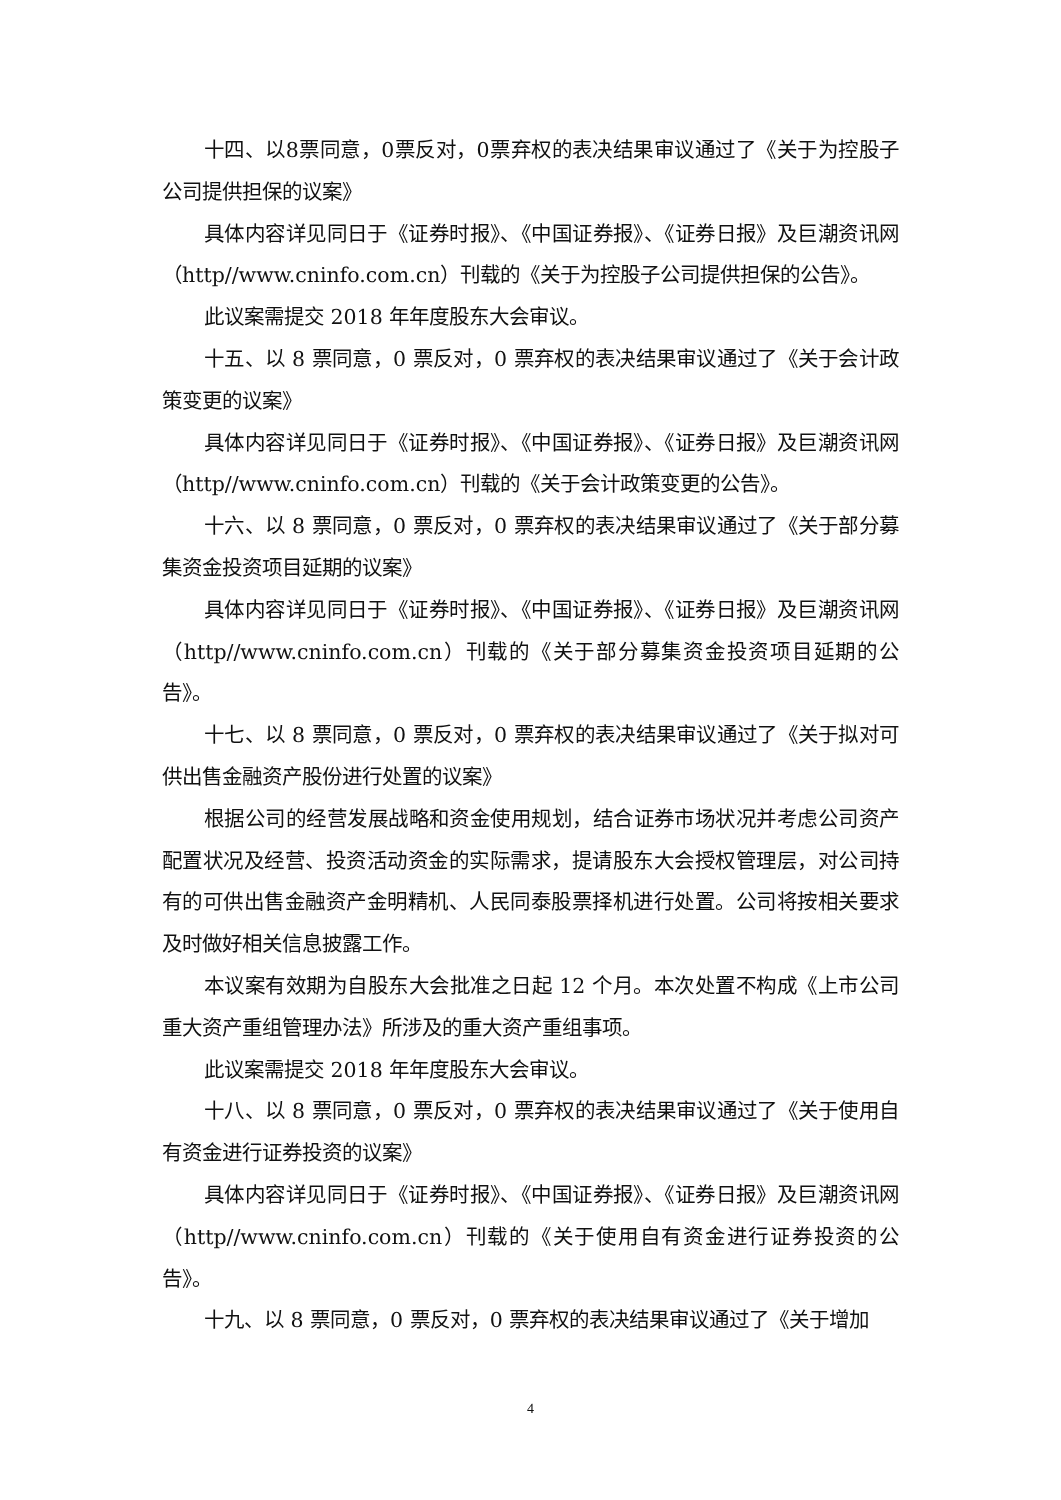十四、以8票同意，0票反对，0票弃权的表决结果审议通过了《关于为控股子公司提供担保的议案》
具体内容详见同日于《证券时报》、《中国证券报》、《证券日报》及巨潮资讯网（http//www.cninfo.com.cn）刊载的《关于为控股子公司提供担保的公告》。
此议案需提交 2018 年年度股东大会审议。
十五、以 8 票同意，0 票反对，0 票弃权的表决结果审议通过了《关于会计政策变更的议案》
具体内容详见同日于《证券时报》、《中国证券报》、《证券日报》及巨潮资讯网（http//www.cninfo.com.cn）刊载的《关于会计政策变更的公告》。
十六、以 8 票同意，0 票反对，0 票弃权的表决结果审议通过了《关于部分募集资金投资项目延期的议案》
具体内容详见同日于《证券时报》、《中国证券报》、《证券日报》及巨潮资讯网（http//www.cninfo.com.cn）刊载的《关于部分募集资金投资项目延期的公告》。
十七、以 8 票同意，0 票反对，0 票弃权的表决结果审议通过了《关于拟对可供出售金融资产股份进行处置的议案》
根据公司的经营发展战略和资金使用规划，结合证券市场状况并考虑公司资产配置状况及经营、投资活动资金的实际需求，提请股东大会授权管理层，对公司持有的可供出售金融资产金明精机、人民同泰股票择机进行处置。公司将按相关要求及时做好相关信息披露工作。
本议案有效期为自股东大会批准之日起 12 个月。本次处置不构成《上市公司重大资产重组管理办法》所涉及的重大资产重组事项。
此议案需提交 2018 年年度股东大会审议。
十八、以 8 票同意，0 票反对，0 票弃权的表决结果审议通过了《关于使用自有资金进行证券投资的议案》
具体内容详见同日于《证券时报》、《中国证券报》、《证券日报》及巨潮资讯网（http//www.cninfo.com.cn）刊载的《关于使用自有资金进行证券投资的公告》。
十九、以 8 票同意，0 票反对，0 票弃权的表决结果审议通过了《关于增加
4